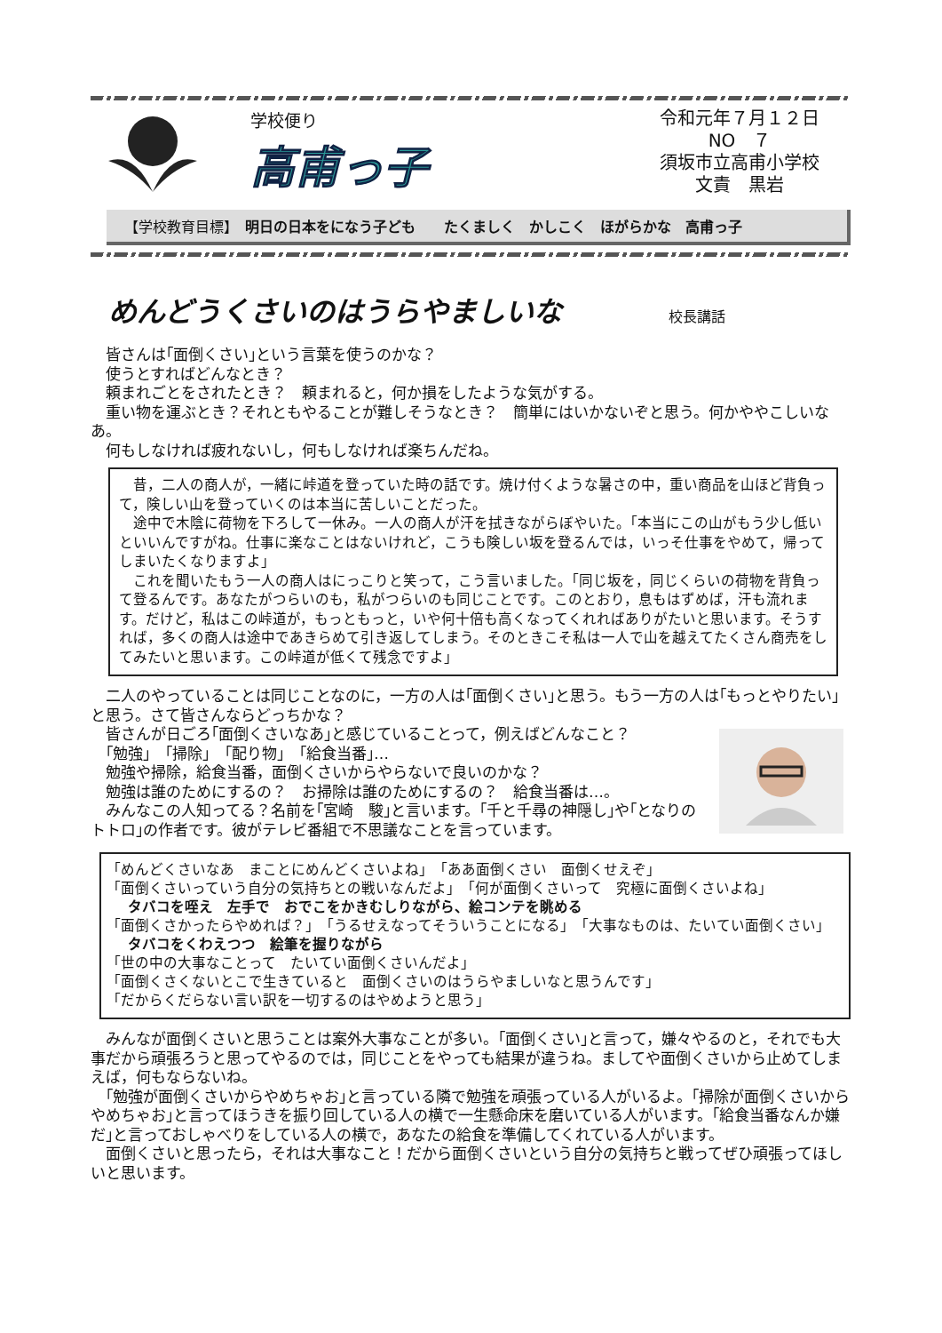学校便り
高甫っ子
令和元年７月１２日
NO　７
須坂市立高甫小学校
文責　黒岩
【学校教育目標】　明日の日本をになう子ども　　たくましく　かしこく　ほがらかな　高甫っ子
めんどうくさいのはうらやましいな 校長講話
皆さんは｢面倒くさい｣という言葉を使うのかな？
使うとすればどんなとき？
頼まれごとをされたとき？　頼まれると，何か損をしたような気がする。
重い物を運ぶとき？それともやることが難しそうなとき？　簡単にはいかないぞと思う。何かややこしいなあ。
何もしなければ疲れないし，何もしなければ楽ちんだね。
昔，二人の商人が，一緒に峠道を登っていた時の話です。焼け付くような暑さの中，重い商品を山ほど背負って，険しい山を登っていくのは本当に苦しいことだった。
途中で木陰に荷物を下ろして一休み。一人の商人が汗を拭きながらぼやいた。｢本当にこの山がもう少し低いといいんですがね。仕事に楽なことはないけれど，こうも険しい坂を登るんでは，いっそ仕事をやめて，帰ってしまいたくなりますよ｣
これを聞いたもう一人の商人はにっこりと笑って，こう言いました。｢同じ坂を，同じくらいの荷物を背負って登るんです。あなたがつらいのも，私がつらいのも同じことです。このとおり，息もはずめば，汗も流れます。だけど，私はこの峠道が，もっともっと，いや何十倍も高くなってくれればありがたいと思います。そうすれば，多くの商人は途中であきらめて引き返してしまう。そのときこそ私は一人で山を越えてたくさん商売をしてみたいと思います。この峠道が低くて残念ですよ｣
二人のやっていることは同じことなのに，一方の人は｢面倒くさい｣と思う。もう一方の人は｢もっとやりたい｣と思う。さて皆さんならどっちかな？
皆さんが日ごろ｢面倒くさいなあ｣と感じていることって，例えばどんなこと？
｢勉強｣　｢掃除｣　｢配り物｣　｢給食当番｣…
勉強や掃除，給食当番，面倒くさいからやらないで良いのかな？
勉強は誰のためにするの？　お掃除は誰のためにするの？　給食当番は…。
みんなこの人知ってる？名前を｢宮崎　駿｣と言います。｢千と千尋の神隠し｣や｢となりのトトロ｣の作者です。彼がテレビ番組で不思議なことを言っています。
｢めんどくさいなあ　まことにめんどくさいよね｣　｢ああ面倒くさい　面倒くせえぞ｣
｢面倒くさいっていう自分の気持ちとの戦いなんだよ｣　｢何が面倒くさいって　究極に面倒くさいよね｣
　タバコを咥え　左手で　おでこをかきむしりながら、絵コンテを眺める
｢面倒くさかったらやめれば？｣　｢うるせえなってそういうことになる｣　｢大事なものは、たいてい面倒くさい｣
　タバコをくわえつつ　絵筆を握りながら
｢世の中の大事なことって　たいてい面倒くさいんだよ｣
｢面倒くさくないとこで生きていると　面倒くさいのはうらやましいなと思うんです｣
｢だからくだらない言い訳を一切するのはやめようと思う｣
みんなが面倒くさいと思うことは案外大事なことが多い。｢面倒くさい｣と言って，嫌々やるのと，それでも大事だから頑張ろうと思ってやるのでは，同じことをやっても結果が違うね。ましてや面倒くさいから止めてしまえば，何もならないね。
｢勉強が面倒くさいからやめちゃお｣と言っている隣で勉強を頑張っている人がいるよ。｢掃除が面倒くさいからやめちゃお｣と言ってほうきを振り回している人の横で一生懸命床を磨いている人がいます。｢給食当番なんか嫌だ｣と言っておしゃべりをしている人の横で，あなたの給食を準備してくれている人がいます。
面倒くさいと思ったら，それは大事なこと！だから面倒くさいという自分の気持ちと戦ってぜひ頑張ってほしいと思います。